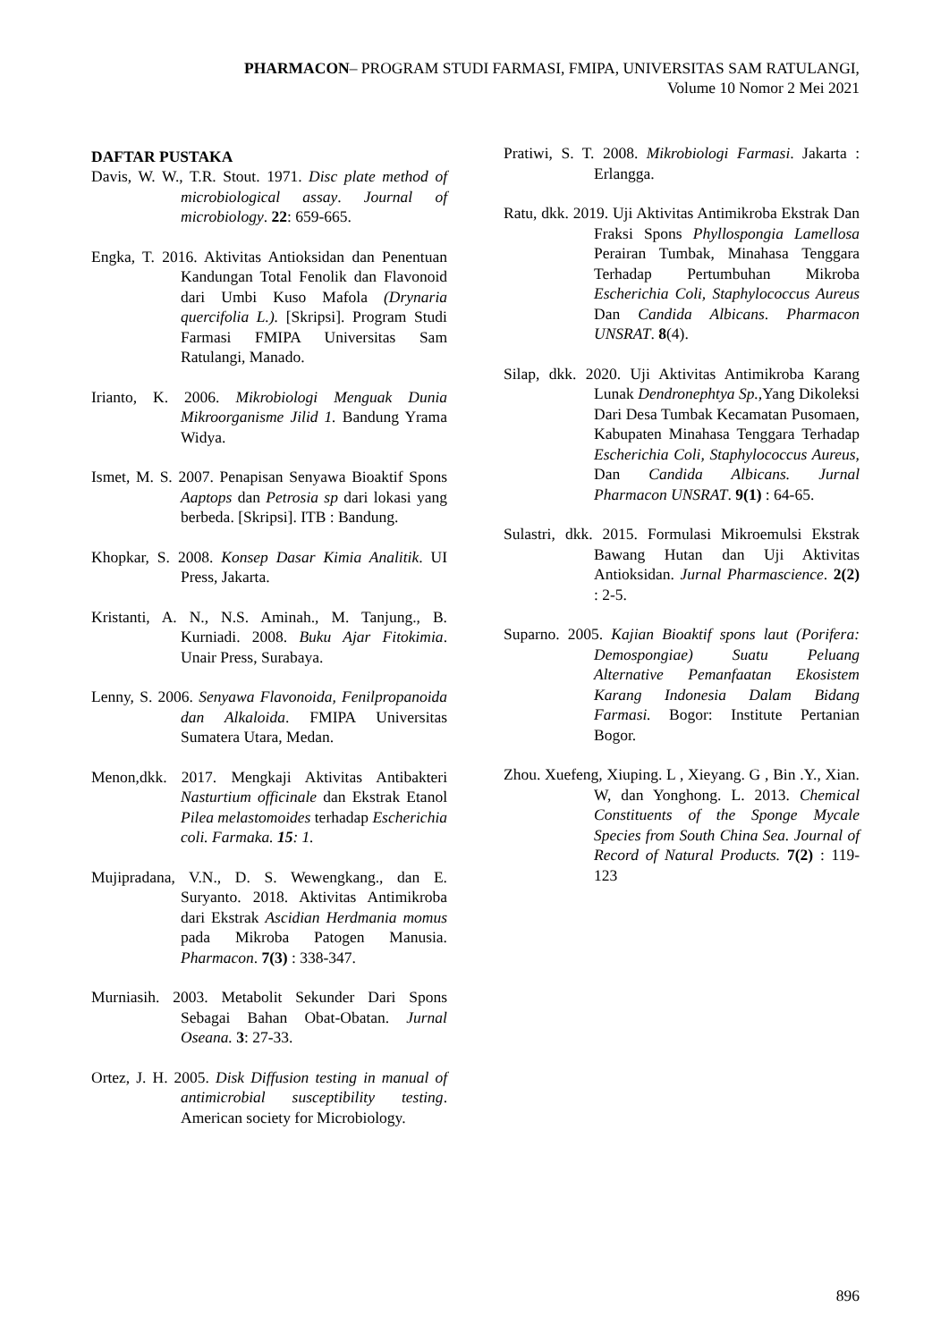PHARMACON– PROGRAM STUDI FARMASI, FMIPA, UNIVERSITAS SAM RATULANGI,
Volume 10 Nomor 2 Mei 2021
DAFTAR PUSTAKA
Davis, W. W., T.R. Stout. 1971. Disc plate method of microbiological assay. Journal of microbiology. 22: 659-665.
Engka, T. 2016. Aktivitas Antioksidan dan Penentuan Kandungan Total Fenolik dan Flavonoid dari Umbi Kuso Mafola (Drynaria quercifolia L.). [Skripsi]. Program Studi Farmasi FMIPA Universitas Sam Ratulangi, Manado.
Irianto, K. 2006. Mikrobiologi Menguak Dunia Mikroorganisme Jilid 1. Bandung Yrama Widya.
Ismet, M. S. 2007. Penapisan Senyawa Bioaktif Spons Aaptops dan Petrosia sp dari lokasi yang berbeda. [Skripsi]. ITB : Bandung.
Khopkar, S. 2008. Konsep Dasar Kimia Analitik. UI Press, Jakarta.
Kristanti, A. N., N.S. Aminah., M. Tanjung., B. Kurniadi. 2008. Buku Ajar Fitokimia. Unair Press, Surabaya.
Lenny, S. 2006. Senyawa Flavonoida, Fenilpropanoida dan Alkaloida. FMIPA Universitas Sumatera Utara, Medan.
Menon,dkk. 2017. Mengkaji Aktivitas Antibakteri Nasturtium officinale dan Ekstrak Etanol Pilea melastomoides terhadap Escherichia coli. Farmaka. 15: 1.
Mujipradana, V.N., D. S. Wewengkang., dan E. Suryanto. 2018. Aktivitas Antimikroba dari Ekstrak Ascidian Herdmania momus pada Mikroba Patogen Manusia. Pharmacon. 7(3) : 338-347.
Murniasih. 2003. Metabolit Sekunder Dari Spons Sebagai Bahan Obat-Obatan. Jurnal Oseana. 3: 27-33.
Ortez, J. H. 2005. Disk Diffusion testing in manual of antimicrobial susceptibility testing. American society for Microbiology.
Pratiwi, S. T. 2008. Mikrobiologi Farmasi. Jakarta : Erlangga.
Ratu, dkk. 2019. Uji Aktivitas Antimikroba Ekstrak Dan Fraksi Spons Phyllospongia Lamellosa Perairan Tumbak, Minahasa Tenggara Terhadap Pertumbuhan Mikroba Escherichia Coli, Staphylococcus Aureus Dan Candida Albicans. Pharmacon UNSRAT. 8(4).
Silap, dkk. 2020. Uji Aktivitas Antimikroba Karang Lunak Dendronephtya Sp., Yang Dikoleksi Dari Desa Tumbak Kecamatan Pusomaen, Kabupaten Minahasa Tenggara Terhadap Escherichia Coli, Staphylococcus Aureus, Dan Candida Albicans. Jurnal Pharmacon UNSRAT. 9(1) : 64-65.
Sulastri, dkk. 2015. Formulasi Mikroemulsi Ekstrak Bawang Hutan dan Uji Aktivitas Antioksidan. Jurnal Pharmascience. 2(2) : 2-5.
Suparno. 2005. Kajian Bioaktif spons laut (Porifera: Demospongiae) Suatu Peluang Alternative Pemanfaatan Ekosistem Karang Indonesia Dalam Bidang Farmasi. Bogor: Institute Pertanian Bogor.
Zhou. Xuefeng, Xiuping. L , Xieyang. G , Bin .Y., Xian. W, dan Yonghong. L. 2013. Chemical Constituents of the Sponge Mycale Species from South China Sea. Journal of Record of Natural Products. 7(2) : 119-123
896